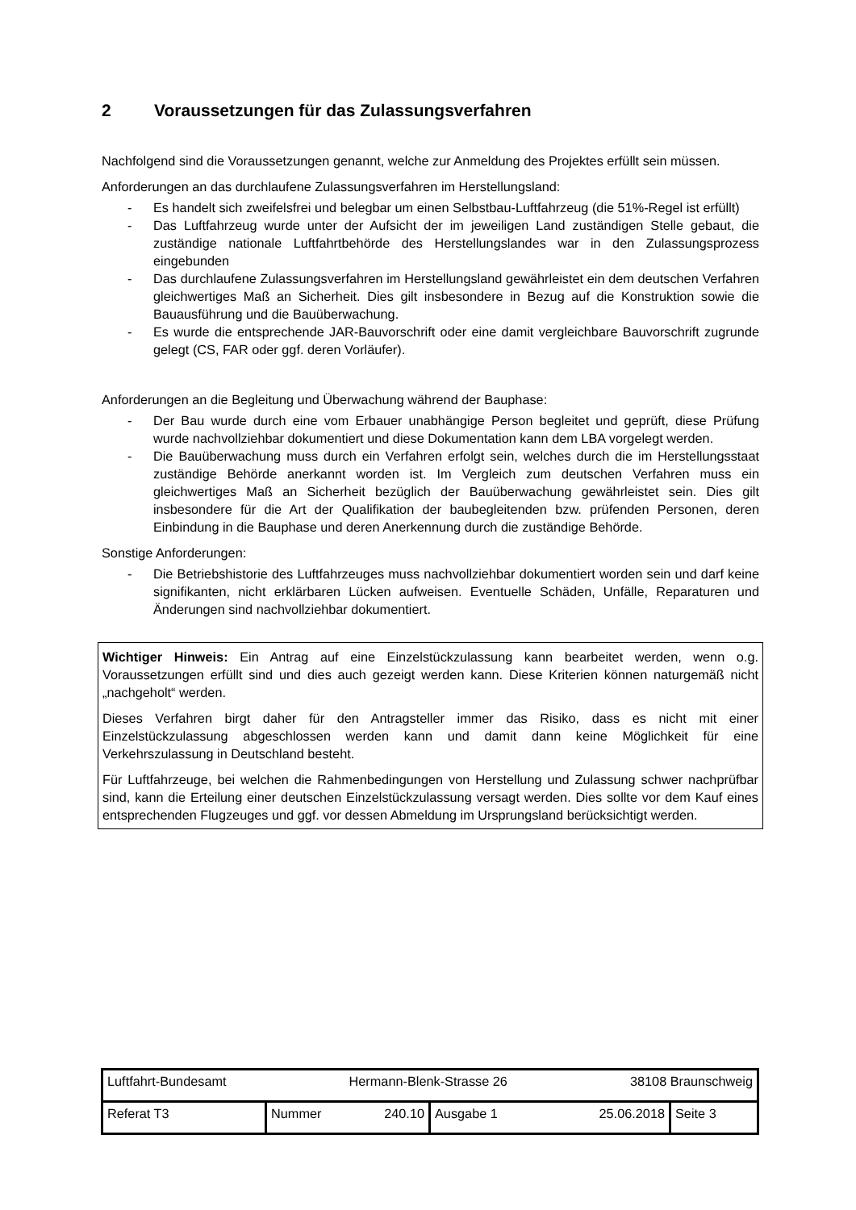2 Voraussetzungen für das Zulassungsverfahren
Nachfolgend sind die Voraussetzungen genannt, welche zur Anmeldung des Projektes erfüllt sein müssen.
Anforderungen an das durchlaufene Zulassungsverfahren im Herstellungsland:
- Es handelt sich zweifelsfrei und belegbar um einen Selbstbau-Luftfahrzeug (die 51%-Regel ist erfüllt)
- Das Luftfahrzeug wurde unter der Aufsicht der im jeweiligen Land zuständigen Stelle gebaut, die zuständige nationale Luftfahrtbehörde des Herstellungslandes war in den Zulassungsprozess eingebunden
- Das durchlaufene Zulassungsverfahren im Herstellungsland gewährleistet ein dem deutschen Verfahren gleichwertiges Maß an Sicherheit. Dies gilt insbesondere in Bezug auf die Konstruktion sowie die Bauausführung und die Bauüberwachung.
- Es wurde die entsprechende JAR-Bauvorschrift oder eine damit vergleichbare Bauvorschrift zugrunde gelegt (CS, FAR oder ggf. deren Vorläufer).
Anforderungen an die Begleitung und Überwachung während der Bauphase:
- Der Bau wurde durch eine vom Erbauer unabhängige Person begleitet und geprüft, diese Prüfung wurde nachvollziehbar dokumentiert und diese Dokumentation kann dem LBA vorgelegt werden.
- Die Bauüberwachung muss durch ein Verfahren erfolgt sein, welches durch die im Herstellungsstaat zuständige Behörde anerkannt worden ist. Im Vergleich zum deutschen Verfahren muss ein gleichwertiges Maß an Sicherheit bezüglich der Bauüberwachung gewährleistet sein. Dies gilt insbesondere für die Art der Qualifikation der baubegleitenden bzw. prüfenden Personen, deren Einbindung in die Bauphase und deren Anerkennung durch die zuständige Behörde.
Sonstige Anforderungen:
- Die Betriebshistorie des Luftfahrzeuges muss nachvollziehbar dokumentiert worden sein und darf keine signifikanten, nicht erklärbaren Lücken aufweisen. Eventuelle Schäden, Unfälle, Reparaturen und Änderungen sind nachvollziehbar dokumentiert.
Wichtiger Hinweis: Ein Antrag auf eine Einzelstückzulassung kann bearbeitet werden, wenn o.g. Voraussetzungen erfüllt sind und dies auch gezeigt werden kann. Diese Kriterien können naturgemäß nicht „nachgeholt“ werden.
Dieses Verfahren birgt daher für den Antragsteller immer das Risiko, dass es nicht mit einer Einzelstückzulassung abgeschlossen werden kann und damit dann keine Möglichkeit für eine Verkehrszulassung in Deutschland besteht.
Für Luftfahrzeuge, bei welchen die Rahmenbedingungen von Herstellung und Zulassung schwer nachprüfbar sind, kann die Erteilung einer deutschen Einzelstückzulassung versagt werden. Dies sollte vor dem Kauf eines entsprechenden Flugzeuges und ggf. vor dessen Abmeldung im Ursprungsland berücksichtigt werden.
| Luftfahrt-Bundesamt Hermann-Blenk-Strasse 26 38108 Braunschweig | | | |
| Referat T3 | Nummer 240.10 | Ausgabe 1 25.06.2018 | Seite 3 |